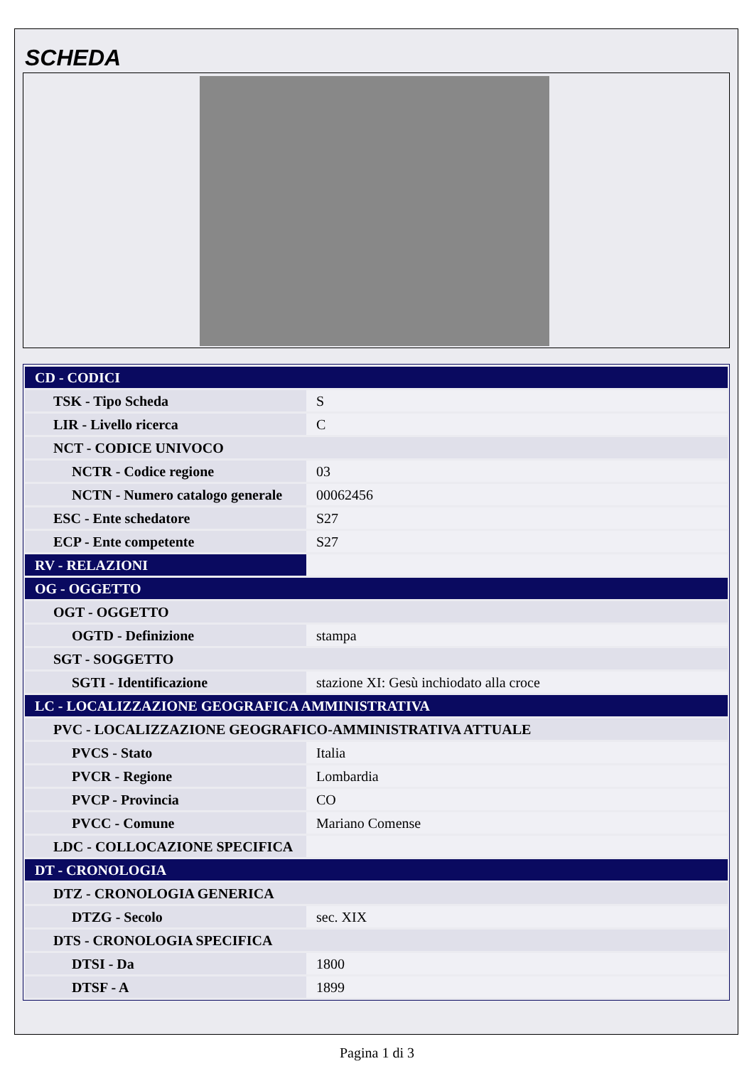SCHEDA
| CD - CODICI | |
| TSK - Tipo Scheda | S |
| LIR - Livello ricerca | C |
| NCT - CODICE UNIVOCO | |
| NCTR - Codice regione | 03 |
| NCTN - Numero catalogo generale | 00062456 |
| ESC - Ente schedatore | S27 |
| ECP - Ente competente | S27 |
| RV - RELAZIONI | |
| OG - OGGETTO | |
| OGT - OGGETTO | |
| OGTD - Definizione | stampa |
| SGT - SOGGETTO | |
| SGTI - Identificazione | stazione XI: Gesù inchiodato alla croce |
| LC - LOCALIZZAZIONE GEOGRAFICA AMMINISTRATIVA | |
| PVC - LOCALIZZAZIONE GEOGRAFICO-AMMINISTRATIVA ATTUALE | |
| PVCS - Stato | Italia |
| PVCR - Regione | Lombardia |
| PVCP - Provincia | CO |
| PVCC - Comune | Mariano Comense |
| LDC - COLLOCAZIONE SPECIFICA | |
| DT - CRONOLOGIA | |
| DTZ - CRONOLOGIA GENERICA | |
| DTZG - Secolo | sec. XIX |
| DTS - CRONOLOGIA SPECIFICA | |
| DTSI - Da | 1800 |
| DTSF - A | 1899 |
Pagina 1 di 3